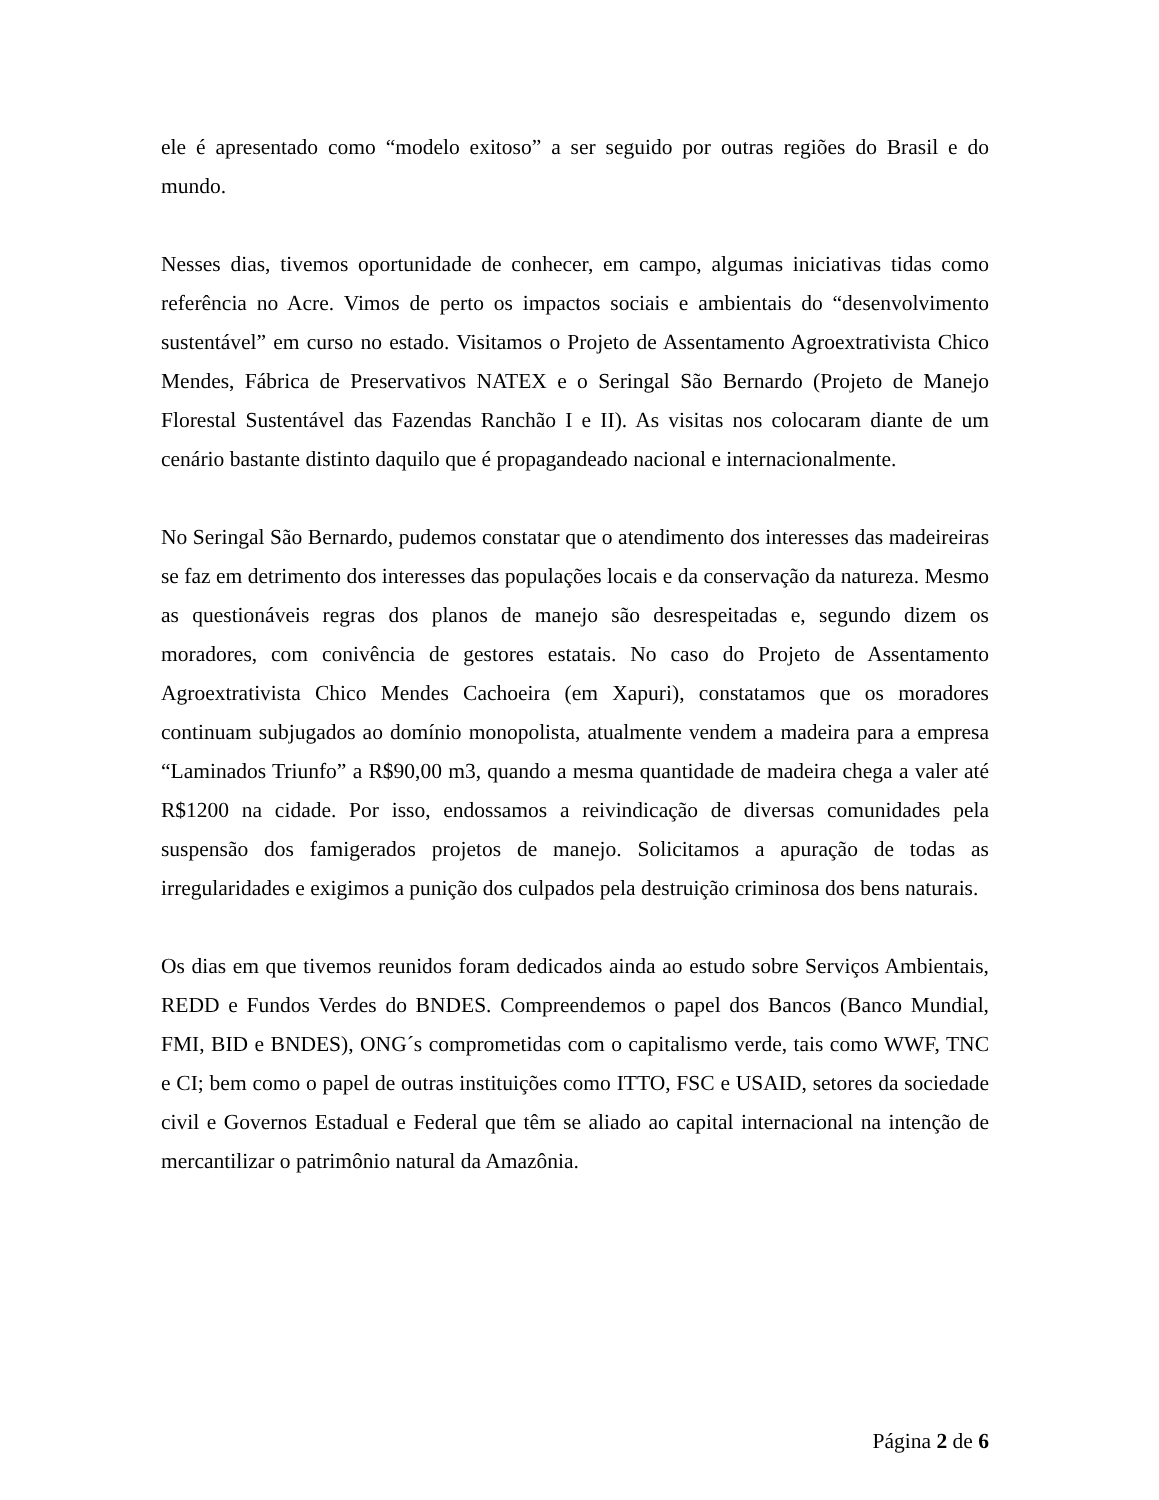ele é apresentado como “modelo exitoso” a ser seguido por outras regiões do Brasil e do mundo.
Nesses dias, tivemos oportunidade de conhecer, em campo, algumas iniciativas tidas como referência no Acre. Vimos de perto os impactos sociais e ambientais do “desenvolvimento sustentável” em curso no estado. Visitamos o Projeto de Assentamento Agroextrativista Chico Mendes, Fábrica de Preservativos NATEX e o Seringal São Bernardo (Projeto de Manejo Florestal Sustentável das Fazendas Ranchão I e II). As visitas nos colocaram diante de um cenário bastante distinto daquilo que é propagandeado nacional e internacionalmente.
No Seringal São Bernardo, pudemos constatar que o atendimento dos interesses das madeireiras se faz em detrimento dos interesses das populações locais e da conservação da natureza. Mesmo as questionáveis regras dos planos de manejo são desrespeitadas e, segundo dizem os moradores, com conivência de gestores estatais. No caso do Projeto de Assentamento Agroextrativista Chico Mendes Cachoeira (em Xapuri), constatamos que os moradores continuam subjugados ao domínio monopolista, atualmente vendem a madeira para a empresa “Laminados Triunfo” a R$90,00 m3, quando a mesma quantidade de madeira chega a valer até R$1200 na cidade. Por isso, endossamos a reivindicação de diversas comunidades pela suspensão dos famigerados projetos de manejo. Solicitamos a apuração de todas as irregularidades e exigimos a punição dos culpados pela destruição criminosa dos bens naturais.
Os dias em que tivemos reunidos foram dedicados ainda ao estudo sobre Serviços Ambientais, REDD e Fundos Verdes do BNDES. Compreendemos o papel dos Bancos (Banco Mundial, FMI, BID e BNDES), ONG´s comprometidas com o capitalismo verde, tais como WWF, TNC e CI; bem como o papel de outras instituições como ITTO, FSC e USAID, setores da sociedade civil e Governos Estadual e Federal que têm se aliado ao capital internacional na intenção de mercantilizar o patrimônio natural da Amazônia.
Página 2 de 6